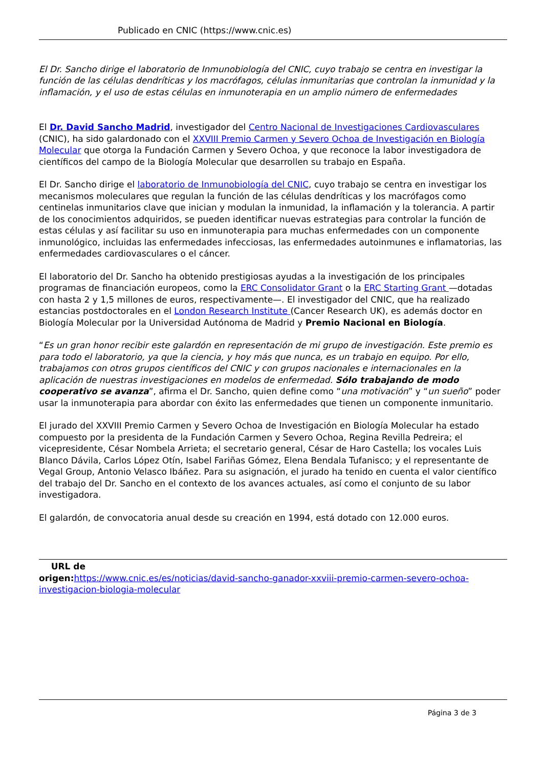Publicado en CNIC (https://www.cnic.es)
El Dr. Sancho dirige el laboratorio de Inmunobiología del CNIC, cuyo trabajo se centra en investigar la función de las células dendríticas y los macrófagos, células inmunitarias que controlan la inmunidad y la inflamación, y el uso de estas células en inmunoterapia en un amplio número de enfermedades
El Dr. David Sancho Madrid, investigador del Centro Nacional de Investigaciones Cardiovasculares (CNIC), ha sido galardonado con el XXVIII Premio Carmen y Severo Ochoa de Investigación en Biología Molecular que otorga la Fundación Carmen y Severo Ochoa, y que reconoce la labor investigadora de científicos del campo de la Biología Molecular que desarrollen su trabajo en España.
El Dr. Sancho dirige el laboratorio de Inmunobiología del CNIC, cuyo trabajo se centra en investigar los mecanismos moleculares que regulan la función de las células dendríticas y los macrófagos como centinelas inmunitarios clave que inician y modulan la inmunidad, la inflamación y la tolerancia. A partir de los conocimientos adquiridos, se pueden identificar nuevas estrategias para controlar la función de estas células y así facilitar su uso en inmunoterapia para muchas enfermedades con un componente inmunológico, incluidas las enfermedades infecciosas, las enfermedades autoinmunes e inflamatorias, las enfermedades cardiovasculares o el cáncer.
El laboratorio del Dr. Sancho ha obtenido prestigiosas ayudas a la investigación de los principales programas de financiación europeos, como la ERC Consolidator Grant o la ERC Starting Grant —dotadas con hasta 2 y 1,5 millones de euros, respectivamente—. El investigador del CNIC, que ha realizado estancias postdoctorales en el London Research Institute (Cancer Research UK), es además doctor en Biología Molecular por la Universidad Autónoma de Madrid y Premio Nacional en Biología.
“Es un gran honor recibir este galardón en representación de mi grupo de investigación. Este premio es para todo el laboratorio, ya que la ciencia, y hoy más que nunca, es un trabajo en equipo. Por ello, trabajamos con otros grupos científicos del CNIC y con grupos nacionales e internacionales en la aplicación de nuestras investigaciones en modelos de enfermedad. Sólo trabajando de modo cooperativo se avanza”, afirma el Dr. Sancho, quien define como “una motivación” y “un sueño” poder usar la inmunoterapia para abordar con éxito las enfermedades que tienen un componente inmunitario.
El jurado del XXVIII Premio Carmen y Severo Ochoa de Investigación en Biología Molecular ha estado compuesto por la presidenta de la Fundación Carmen y Severo Ochoa, Regina Revilla Pedreira; el vicepresidente, César Nombela Arrieta; el secretario general, César de Haro Castella; los vocales Luis Blanco Dávila, Carlos López Otín, Isabel Fariñas Gómez, Elena Bendala Tufanisco; y el representante de Vegal Group, Antonio Velasco Ibáñez. Para su asignación, el jurado ha tenido en cuenta el valor científico del trabajo del Dr. Sancho en el contexto de los avances actuales, así como el conjunto de su labor investigadora.
El galardón, de convocatoria anual desde su creación en 1994, está dotado con 12.000 euros.
URL de
origen: https://www.cnic.es/es/noticias/david-sancho-ganador-xxviii-premio-carmen-severo-ochoa-investigacion-biologia-molecular
Página 3 de 3